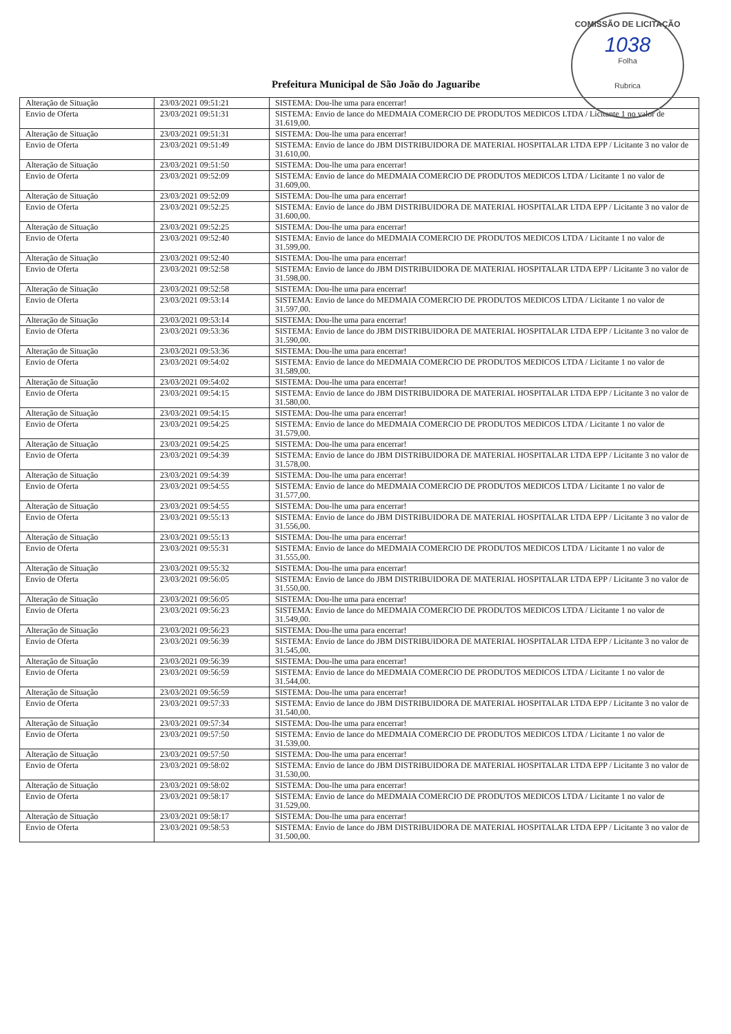COMISSÃO DE LICITAÇÃO
1038
Folha
Rubrica
Prefeitura Municipal de São João do Jaguaribe
| Alteração de Situação | 23/03/2021 09:51:21 | SISTEMA: Dou-lhe uma para encerrar! |
| Envio de Oferta | 23/03/2021 09:51:31 | SISTEMA: Envio de lance do MEDMAIA COMERCIO DE PRODUTOS MEDICOS LTDA / Licitante 1 no valor de 31.619,00. |
| Alteração de Situação | 23/03/2021 09:51:31 | SISTEMA: Dou-lhe uma para encerrar! |
| Envio de Oferta | 23/03/2021 09:51:49 | SISTEMA: Envio de lance do JBM DISTRIBUIDORA DE MATERIAL HOSPITALAR LTDA EPP / Licitante 3 no valor de 31.610,00. |
| Alteração de Situação | 23/03/2021 09:51:50 | SISTEMA: Dou-lhe uma para encerrar! |
| Envio de Oferta | 23/03/2021 09:52:09 | SISTEMA: Envio de lance do MEDMAIA COMERCIO DE PRODUTOS MEDICOS LTDA / Licitante 1 no valor de 31.609,00. |
| Alteração de Situação | 23/03/2021 09:52:09 | SISTEMA: Dou-lhe uma para encerrar! |
| Envio de Oferta | 23/03/2021 09:52:25 | SISTEMA: Envio de lance do JBM DISTRIBUIDORA DE MATERIAL HOSPITALAR LTDA EPP / Licitante 3 no valor de 31.600,00. |
| Alteração de Situação | 23/03/2021 09:52:25 | SISTEMA: Dou-lhe uma para encerrar! |
| Envio de Oferta | 23/03/2021 09:52:40 | SISTEMA: Envio de lance do MEDMAIA COMERCIO DE PRODUTOS MEDICOS LTDA / Licitante 1 no valor de 31.599,00. |
| Alteração de Situação | 23/03/2021 09:52:40 | SISTEMA: Dou-lhe uma para encerrar! |
| Envio de Oferta | 23/03/2021 09:52:58 | SISTEMA: Envio de lance do JBM DISTRIBUIDORA DE MATERIAL HOSPITALAR LTDA EPP / Licitante 3 no valor de 31.598,00. |
| Alteração de Situação | 23/03/2021 09:52:58 | SISTEMA: Dou-lhe uma para encerrar! |
| Envio de Oferta | 23/03/2021 09:53:14 | SISTEMA: Envio de lance do MEDMAIA COMERCIO DE PRODUTOS MEDICOS LTDA / Licitante 1 no valor de 31.597,00. |
| Alteração de Situação | 23/03/2021 09:53:14 | SISTEMA: Dou-lhe uma para encerrar! |
| Envio de Oferta | 23/03/2021 09:53:36 | SISTEMA: Envio de lance do JBM DISTRIBUIDORA DE MATERIAL HOSPITALAR LTDA EPP / Licitante 3 no valor de 31.590,00. |
| Alteração de Situação | 23/03/2021 09:53:36 | SISTEMA: Dou-lhe uma para encerrar! |
| Envio de Oferta | 23/03/2021 09:54:02 | SISTEMA: Envio de lance do MEDMAIA COMERCIO DE PRODUTOS MEDICOS LTDA / Licitante 1 no valor de 31.589,00. |
| Alteração de Situação | 23/03/2021 09:54:02 | SISTEMA: Dou-lhe uma para encerrar! |
| Envio de Oferta | 23/03/2021 09:54:15 | SISTEMA: Envio de lance do JBM DISTRIBUIDORA DE MATERIAL HOSPITALAR LTDA EPP / Licitante 3 no valor de 31.580,00. |
| Alteração de Situação | 23/03/2021 09:54:15 | SISTEMA: Dou-lhe uma para encerrar! |
| Envio de Oferta | 23/03/2021 09:54:25 | SISTEMA: Envio de lance do MEDMAIA COMERCIO DE PRODUTOS MEDICOS LTDA / Licitante 1 no valor de 31.579,00. |
| Alteração de Situação | 23/03/2021 09:54:25 | SISTEMA: Dou-lhe uma para encerrar! |
| Envio de Oferta | 23/03/2021 09:54:39 | SISTEMA: Envio de lance do JBM DISTRIBUIDORA DE MATERIAL HOSPITALAR LTDA EPP / Licitante 3 no valor de 31.578,00. |
| Alteração de Situação | 23/03/2021 09:54:39 | SISTEMA: Dou-lhe uma para encerrar! |
| Envio de Oferta | 23/03/2021 09:54:55 | SISTEMA: Envio de lance do MEDMAIA COMERCIO DE PRODUTOS MEDICOS LTDA / Licitante 1 no valor de 31.577,00. |
| Alteração de Situação | 23/03/2021 09:54:55 | SISTEMA: Dou-lhe uma para encerrar! |
| Envio de Oferta | 23/03/2021 09:55:13 | SISTEMA: Envio de lance do JBM DISTRIBUIDORA DE MATERIAL HOSPITALAR LTDA EPP / Licitante 3 no valor de 31.556,00. |
| Alteração de Situação | 23/03/2021 09:55:13 | SISTEMA: Dou-lhe uma para encerrar! |
| Envio de Oferta | 23/03/2021 09:55:31 | SISTEMA: Envio de lance do MEDMAIA COMERCIO DE PRODUTOS MEDICOS LTDA / Licitante 1 no valor de 31.555,00. |
| Alteração de Situação | 23/03/2021 09:55:32 | SISTEMA: Dou-lhe uma para encerrar! |
| Envio de Oferta | 23/03/2021 09:56:05 | SISTEMA: Envio de lance do JBM DISTRIBUIDORA DE MATERIAL HOSPITALAR LTDA EPP / Licitante 3 no valor de 31.550,00. |
| Alteração de Situação | 23/03/2021 09:56:05 | SISTEMA: Dou-lhe uma para encerrar! |
| Envio de Oferta | 23/03/2021 09:56:23 | SISTEMA: Envio de lance do MEDMAIA COMERCIO DE PRODUTOS MEDICOS LTDA / Licitante 1 no valor de 31.549,00. |
| Alteração de Situação | 23/03/2021 09:56:23 | SISTEMA: Dou-lhe uma para encerrar! |
| Envio de Oferta | 23/03/2021 09:56:39 | SISTEMA: Envio de lance do JBM DISTRIBUIDORA DE MATERIAL HOSPITALAR LTDA EPP / Licitante 3 no valor de 31.545,00. |
| Alteração de Situação | 23/03/2021 09:56:39 | SISTEMA: Dou-lhe uma para encerrar! |
| Envio de Oferta | 23/03/2021 09:56:59 | SISTEMA: Envio de lance do MEDMAIA COMERCIO DE PRODUTOS MEDICOS LTDA / Licitante 1 no valor de 31.544,00. |
| Alteração de Situação | 23/03/2021 09:56:59 | SISTEMA: Dou-lhe uma para encerrar! |
| Envio de Oferta | 23/03/2021 09:57:33 | SISTEMA: Envio de lance do JBM DISTRIBUIDORA DE MATERIAL HOSPITALAR LTDA EPP / Licitante 3 no valor de 31.540,00. |
| Alteração de Situação | 23/03/2021 09:57:34 | SISTEMA: Dou-lhe uma para encerrar! |
| Envio de Oferta | 23/03/2021 09:57:50 | SISTEMA: Envio de lance do MEDMAIA COMERCIO DE PRODUTOS MEDICOS LTDA / Licitante 1 no valor de 31.539,00. |
| Alteração de Situação | 23/03/2021 09:57:50 | SISTEMA: Dou-lhe uma para encerrar! |
| Envio de Oferta | 23/03/2021 09:58:02 | SISTEMA: Envio de lance do JBM DISTRIBUIDORA DE MATERIAL HOSPITALAR LTDA EPP / Licitante 3 no valor de 31.530,00. |
| Alteração de Situação | 23/03/2021 09:58:02 | SISTEMA: Dou-lhe uma para encerrar! |
| Envio de Oferta | 23/03/2021 09:58:17 | SISTEMA: Envio de lance do MEDMAIA COMERCIO DE PRODUTOS MEDICOS LTDA / Licitante 1 no valor de 31.529,00. |
| Alteração de Situação | 23/03/2021 09:58:17 | SISTEMA: Dou-lhe uma para encerrar! |
| Envio de Oferta | 23/03/2021 09:58:53 | SISTEMA: Envio de lance do JBM DISTRIBUIDORA DE MATERIAL HOSPITALAR LTDA EPP / Licitante 3 no valor de 31.500,00. |